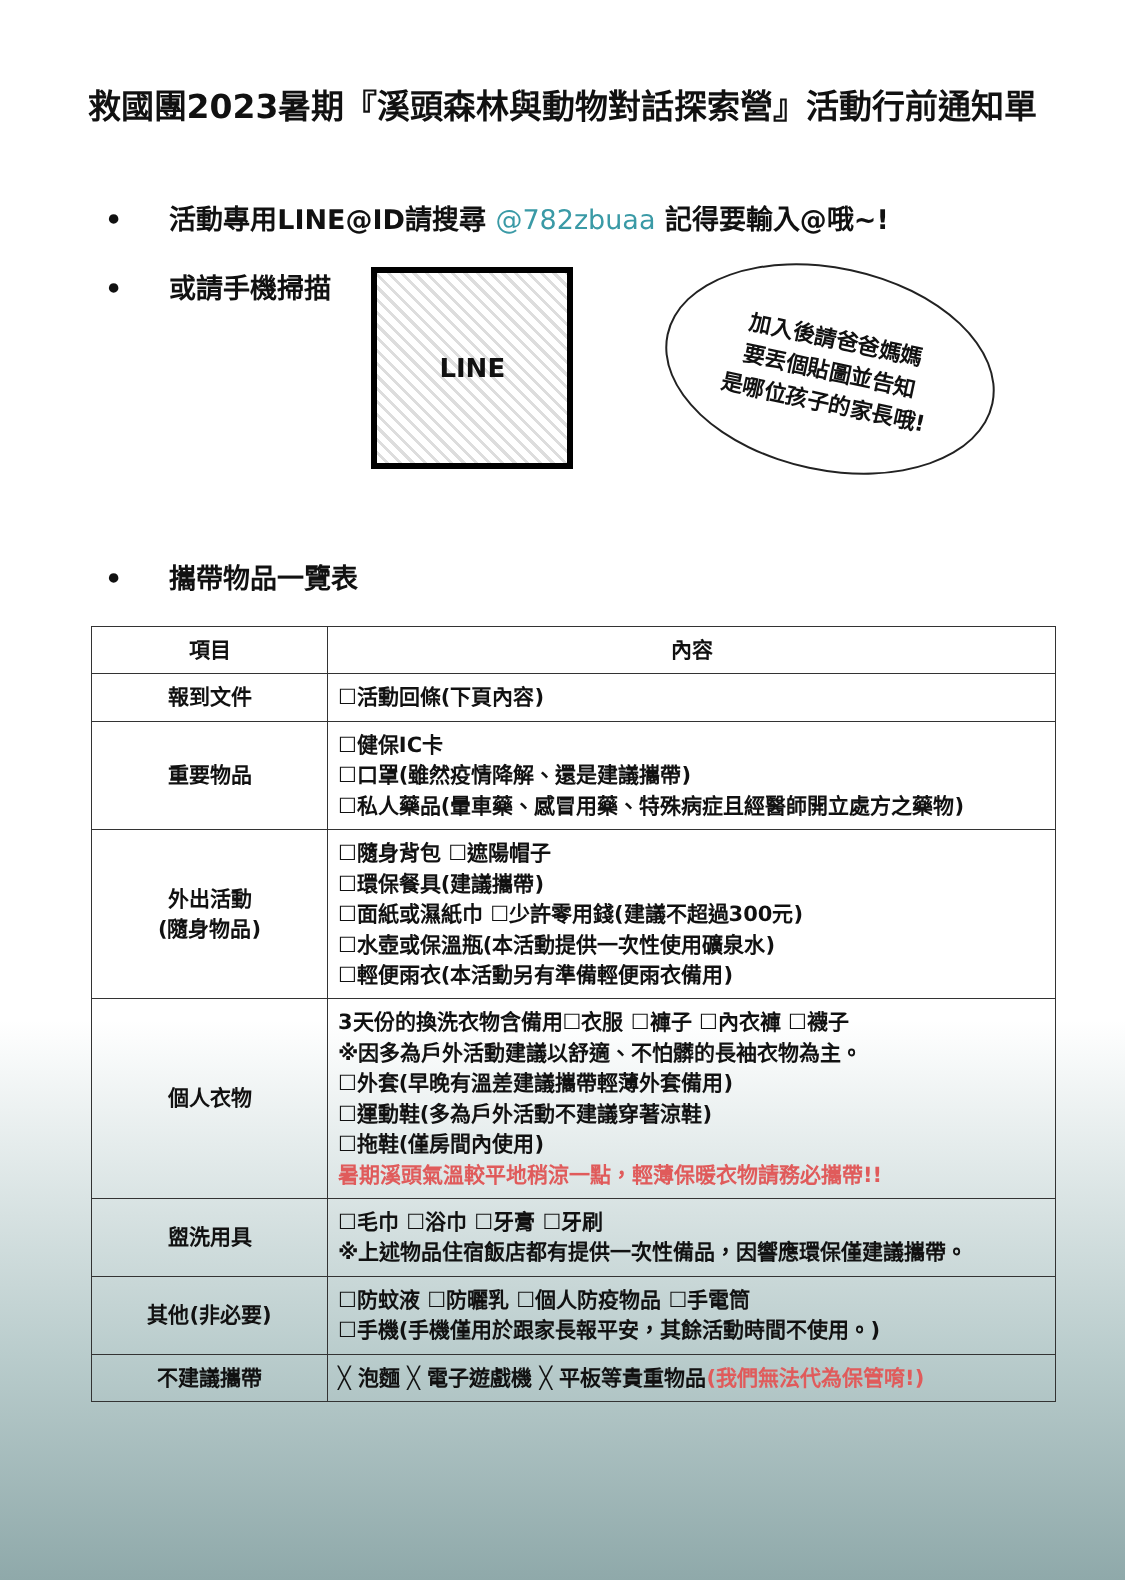救國團2023暑期『溪頭森林與動物對話探索營』活動行前通知單
• 活動專用LINE@ID請搜尋 @782zbuaa 記得要輸入@哦~!
• 或請手機掃描
LINE
加入後請爸爸媽媽
要丟個貼圖並告知
是哪位孩子的家長哦!
• 攜帶物品一覽表
| 項目 | 內容 |
| --- | --- |
| 報到文件 | ☐活動回條(下頁內容) |
| 重要物品 | ☐健保IC卡 ☐口罩(雖然疫情降解、還是建議攜帶) ☐私人藥品(暈車藥、感冒用藥、特殊病症且經醫師開立處方之藥物) |
| 外出活動 (隨身物品) | ☐隨身背包 ☐遮陽帽子 ☐環保餐具(建議攜帶) ☐面紙或濕紙巾 ☐少許零用錢(建議不超過300元) ☐水壺或保溫瓶(本活動提供一次性使用礦泉水) ☐輕便雨衣(本活動另有準備輕便雨衣備用) |
| 個人衣物 | 3天份的換洗衣物含備用☐衣服 ☐褲子 ☐內衣褲 ☐襪子 ※因多為戶外活動建議以舒適、不怕髒的長袖衣物為主。 ☐外套(早晚有溫差建議攜帶輕薄外套備用) ☐運動鞋(多為戶外活動不建議穿著涼鞋) ☐拖鞋(僅房間內使用) 暑期溪頭氣溫較平地稍涼一點，輕薄保暖衣物請務必攜帶!! |
| 盥洗用具 | ☐毛巾 ☐浴巾 ☐牙膏 ☐牙刷 ※上述物品住宿飯店都有提供一次性備品，因響應環保僅建議攜帶。 |
| 其他(非必要) | ☐防蚊液 ☐防曬乳 ☐個人防疫物品 ☐手電筒 ☐手機(手機僅用於跟家長報平安，其餘活動時間不使用。) |
| 不建議攜帶 | ╳ 泡麵 ╳ 電子遊戲機 ╳ 平板等貴重物品 (我們無法代為保管唷!) |